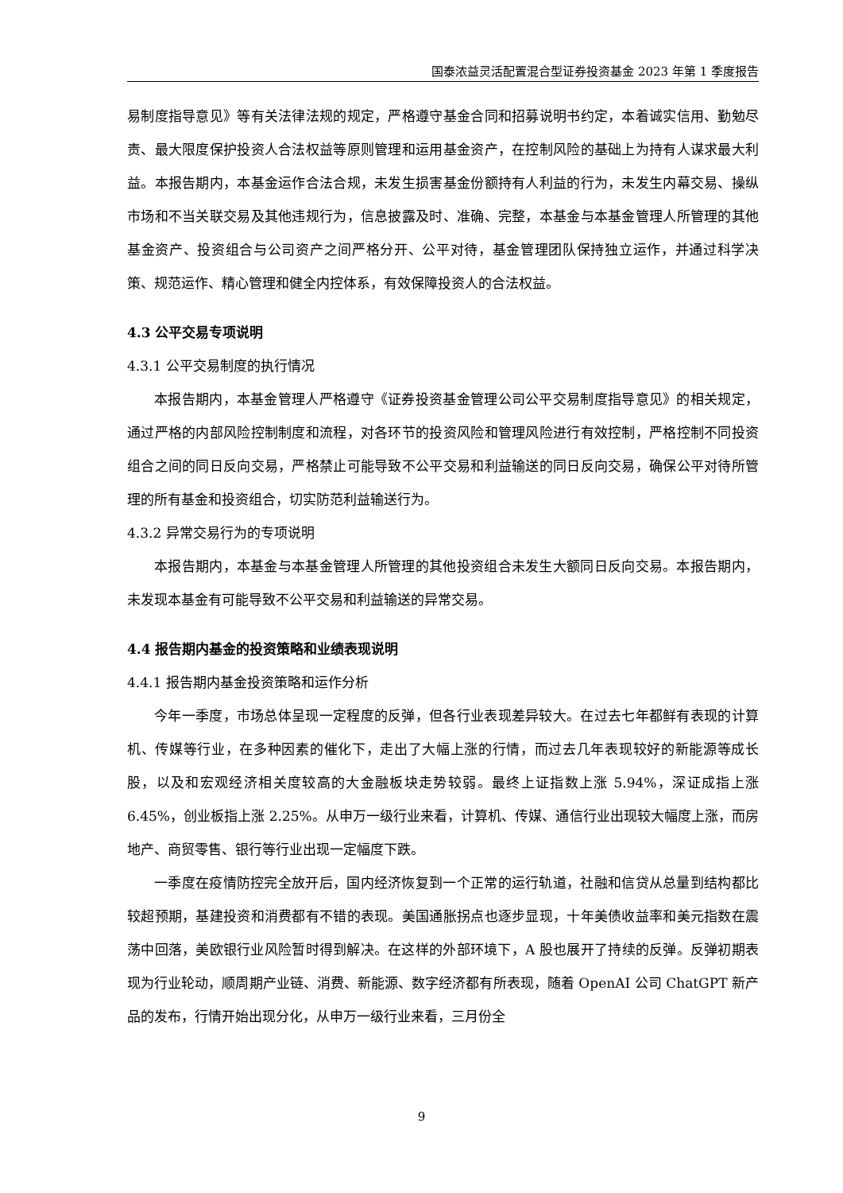国泰浓益灵活配置混合型证券投资基金 2023 年第 1 季度报告
易制度指导意见》等有关法律法规的规定，严格遵守基金合同和招募说明书约定，本着诚实信用、勤勉尽责、最大限度保护投资人合法权益等原则管理和运用基金资产，在控制风险的基础上为持有人谋求最大利益。本报告期内，本基金运作合法合规，未发生损害基金份额持有人利益的行为，未发生内幕交易、操纵市场和不当关联交易及其他违规行为，信息披露及时、准确、完整，本基金与本基金管理人所管理的其他基金资产、投资组合与公司资产之间严格分开、公平对待，基金管理团队保持独立运作，并通过科学决策、规范运作、精心管理和健全内控体系，有效保障投资人的合法权益。
4.3 公平交易专项说明
4.3.1 公平交易制度的执行情况
本报告期内，本基金管理人严格遵守《证券投资基金管理公司公平交易制度指导意见》的相关规定，通过严格的内部风险控制制度和流程，对各环节的投资风险和管理风险进行有效控制，严格控制不同投资组合之间的同日反向交易，严格禁止可能导致不公平交易和利益输送的同日反向交易，确保公平对待所管理的所有基金和投资组合，切实防范利益输送行为。
4.3.2 异常交易行为的专项说明
本报告期内，本基金与本基金管理人所管理的其他投资组合未发生大额同日反向交易。本报告期内，未发现本基金有可能导致不公平交易和利益输送的异常交易。
4.4 报告期内基金的投资策略和业绩表现说明
4.4.1 报告期内基金投资策略和运作分析
今年一季度，市场总体呈现一定程度的反弹，但各行业表现差异较大。在过去七年都鲜有表现的计算机、传媒等行业，在多种因素的催化下，走出了大幅上涨的行情，而过去几年表现较好的新能源等成长股，以及和宏观经济相关度较高的大金融板块走势较弱。最终上证指数上涨 5.94%，深证成指上涨 6.45%，创业板指上涨 2.25%。从申万一级行业来看，计算机、传媒、通信行业出现较大幅度上涨，而房地产、商贸零售、银行等行业出现一定幅度下跌。
一季度在疫情防控完全放开后，国内经济恢复到一个正常的运行轨道，社融和信贷从总量到结构都比较超预期，基建投资和消费都有不错的表现。美国通胀拐点也逐步显现，十年美债收益率和美元指数在震荡中回落，美欧银行业风险暂时得到解决。在这样的外部环境下，A 股也展开了持续的反弹。反弹初期表现为行业轮动，顺周期产业链、消费、新能源、数字经济都有所表现，随着 OpenAI 公司 ChatGPT 新产品的发布，行情开始出现分化，从申万一级行业来看，三月份全
9